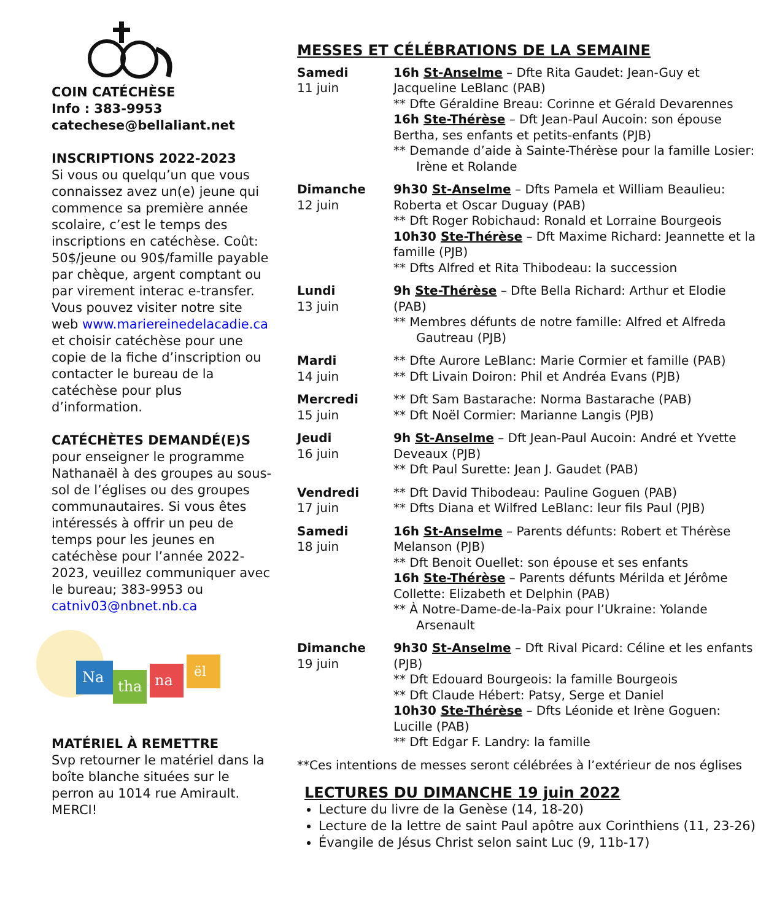COIN CATÉCHÈSE
Info : 383-9953
catechese@bellaliant.net
INSCRIPTIONS 2022-2023
Si vous ou quelqu’un que vous connaissez avez un(e) jeune qui commence sa première année scolaire, c’est le temps des inscriptions en catéchèse. Coût: 50$/jeune ou 90$/famille payable par chèque, argent comptant ou par virement interac e-transfer. Vous pouvez visiter notre site web www.mariereinedelacadie.ca et choisir catéchèse pour une copie de la fiche d’inscription ou contacter le bureau de la catéchèse pour plus d’information.
CATÉCHÈTES DEMANDÉ(E)S
pour enseigner le programme Nathanaël à des groupes au sous-sol de l’églises ou des groupes communautaires. Si vous êtes intéressés à offrir un peu de temps pour les jeunes en catéchèse pour l’année 2022-2023, veuillez communiquer avec le bureau; 383-9953 ou catniv03@nbnet.nb.ca
Na
tha
na
ël
MATÉRIEL À REMETTRE
Svp retourner le matériel dans la boîte blanche situées sur le perron au 1014 rue Amirault. MERCI!
MESSES ET CÉLÉBRATIONS DE LA SEMAINE
| Samedi 11 juin | 16h St-Anselme – Dfte Rita Gaudet: Jean-Guy et Jacqueline LeBlanc (PAB) ** Dfte Géraldine Breau: Corinne et Gérald Devarennes 16h Ste-Thérèse – Dft Jean-Paul Aucoin: son épouse Bertha, ses enfants et petits-enfants (PJB) ** Demande d’aide à Sainte-Thérèse pour la famille Losier: Irène et Rolande |
| Dimanche 12 juin | 9h30 St-Anselme – Dfts Pamela et William Beaulieu: Roberta et Oscar Duguay (PAB) ** Dft Roger Robichaud: Ronald et Lorraine Bourgeois 10h30 Ste-Thérèse – Dft Maxime Richard: Jeannette et la famille (PJB) ** Dfts Alfred et Rita Thibodeau: la succession |
| Lundi 13 juin | 9h Ste-Thérèse – Dfte Bella Richard: Arthur et Elodie (PAB) ** Membres défunts de notre famille: Alfred et Alfreda Gautreau (PJB) |
| Mardi 14 juin | ** Dfte Aurore LeBlanc: Marie Cormier et famille (PAB) ** Dft Livain Doiron: Phil et Andréa Evans (PJB) |
| Mercredi 15 juin | ** Dft Sam Bastarache: Norma Bastarache (PAB) ** Dft Noël Cormier: Marianne Langis (PJB) |
| Jeudi 16 juin | 9h St-Anselme – Dft Jean-Paul Aucoin: André et Yvette Deveaux (PJB) ** Dft Paul Surette: Jean J. Gaudet (PAB) |
| Vendredi 17 juin | ** Dft David Thibodeau: Pauline Goguen (PAB) ** Dfts Diana et Wilfred LeBlanc: leur fils Paul (PJB) |
| Samedi 18 juin | 16h St-Anselme – Parents défunts: Robert et Thérèse Melanson (PJB) ** Dft Benoit Ouellet: son épouse et ses enfants 16h Ste-Thérèse – Parents défunts Mérilda et Jérôme Collette: Elizabeth et Delphin (PAB) ** À Notre-Dame-de-la-Paix pour l’Ukraine: Yolande Arsenault |
| Dimanche 19 juin | 9h30 St-Anselme – Dft Rival Picard: Céline et les enfants (PJB) ** Dft Edouard Bourgeois: la famille Bourgeois ** Dft Claude Hébert: Patsy, Serge et Daniel 10h30 Ste-Thérèse – Dfts Léonide et Irène Goguen: Lucille (PAB) ** Dft Edgar F. Landry: la famille |
**Ces intentions de messes seront célébrées à l’extérieur de nos églises
LECTURES DU DIMANCHE 19 juin 2022
Lecture du livre de la Genèse (14, 18-20)
Lecture de la lettre de saint Paul apôtre aux Corinthiens (11, 23-26)
Évangile de Jésus Christ selon saint Luc (9, 11b-17)